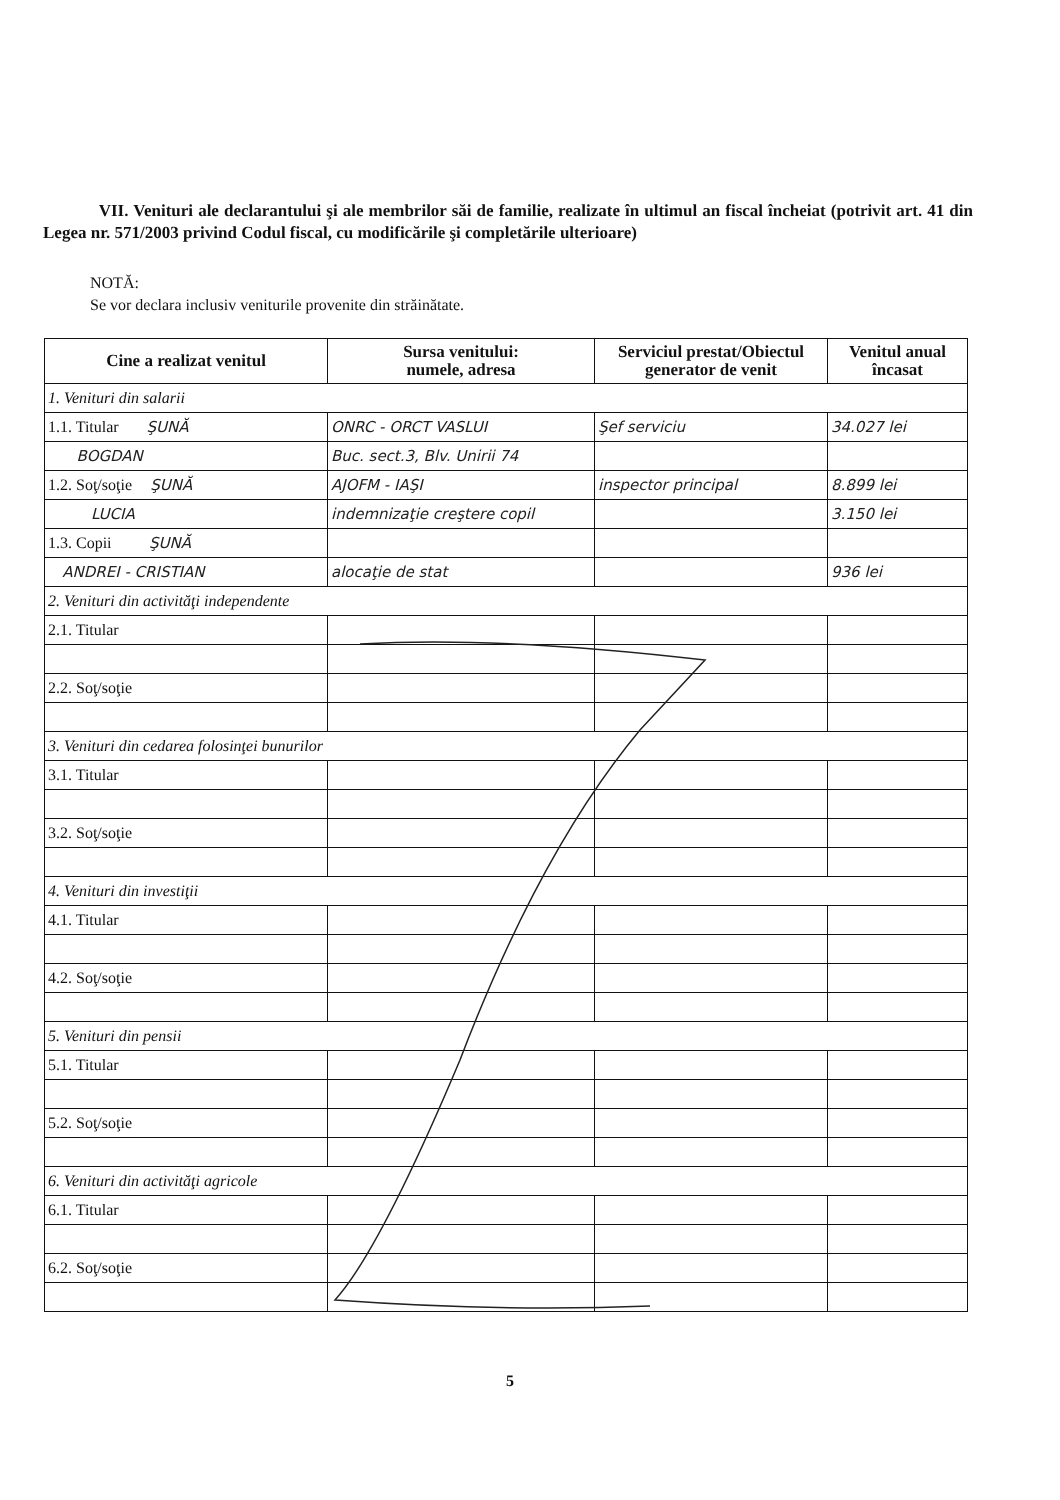VII. Venituri ale declarantului şi ale membrilor săi de familie, realizate în ultimul an fiscal încheiat (potrivit art. 41 din Legea nr. 571/2003 privind Codul fiscal, cu modificările şi completările ulterioare)
NOTĂ:
Se vor declara inclusiv veniturile provenite din străinătate.
| Cine a realizat venitul | Sursa venitului: numele, adresa | Serviciul prestat/Obiectul generator de venit | Venitul anual încasat |
| --- | --- | --- | --- |
| 1. Venituri din salarii | | | |
| 1.1. Titular ŞUNĂ | ONRC - ORCT VASLUI | Şef serviciu | 34.027 lei |
| BOGDAN | Buc. sect.3, Blv. Unirii 74 | | |
| 1.2. Soţ/soţie ŞUNĂ | AJOFM - IAŞI | inspector principal | 8.899 lei |
| LUCIA | indemnizaţie creştere copil | | 3.150 lei |
| 1.3. Copii ŞUNĂ | | | |
| ANDREI - CRISTIAN | alocaţie de stat | | 936 lei |
| 2. Venituri din activităţi independente | | | |
| 2.1. Titular | | | |
| 2.2. Soţ/soţie | | | |
| 3. Venituri din cedarea folosinţei bunurilor | | | |
| 3.1. Titular | | | |
| 3.2. Soţ/soţie | | | |
| 4. Venituri din investiţii | | | |
| 4.1. Titular | | | |
| 4.2. Soţ/soţie | | | |
| 5. Venituri din pensii | | | |
| 5.1. Titular | | | |
| 5.2. Soţ/soţie | | | |
| 6. Venituri din activităţi agricole | | | |
| 6.1. Titular | | | |
| 6.2. Soţ/soţie | | | |
5